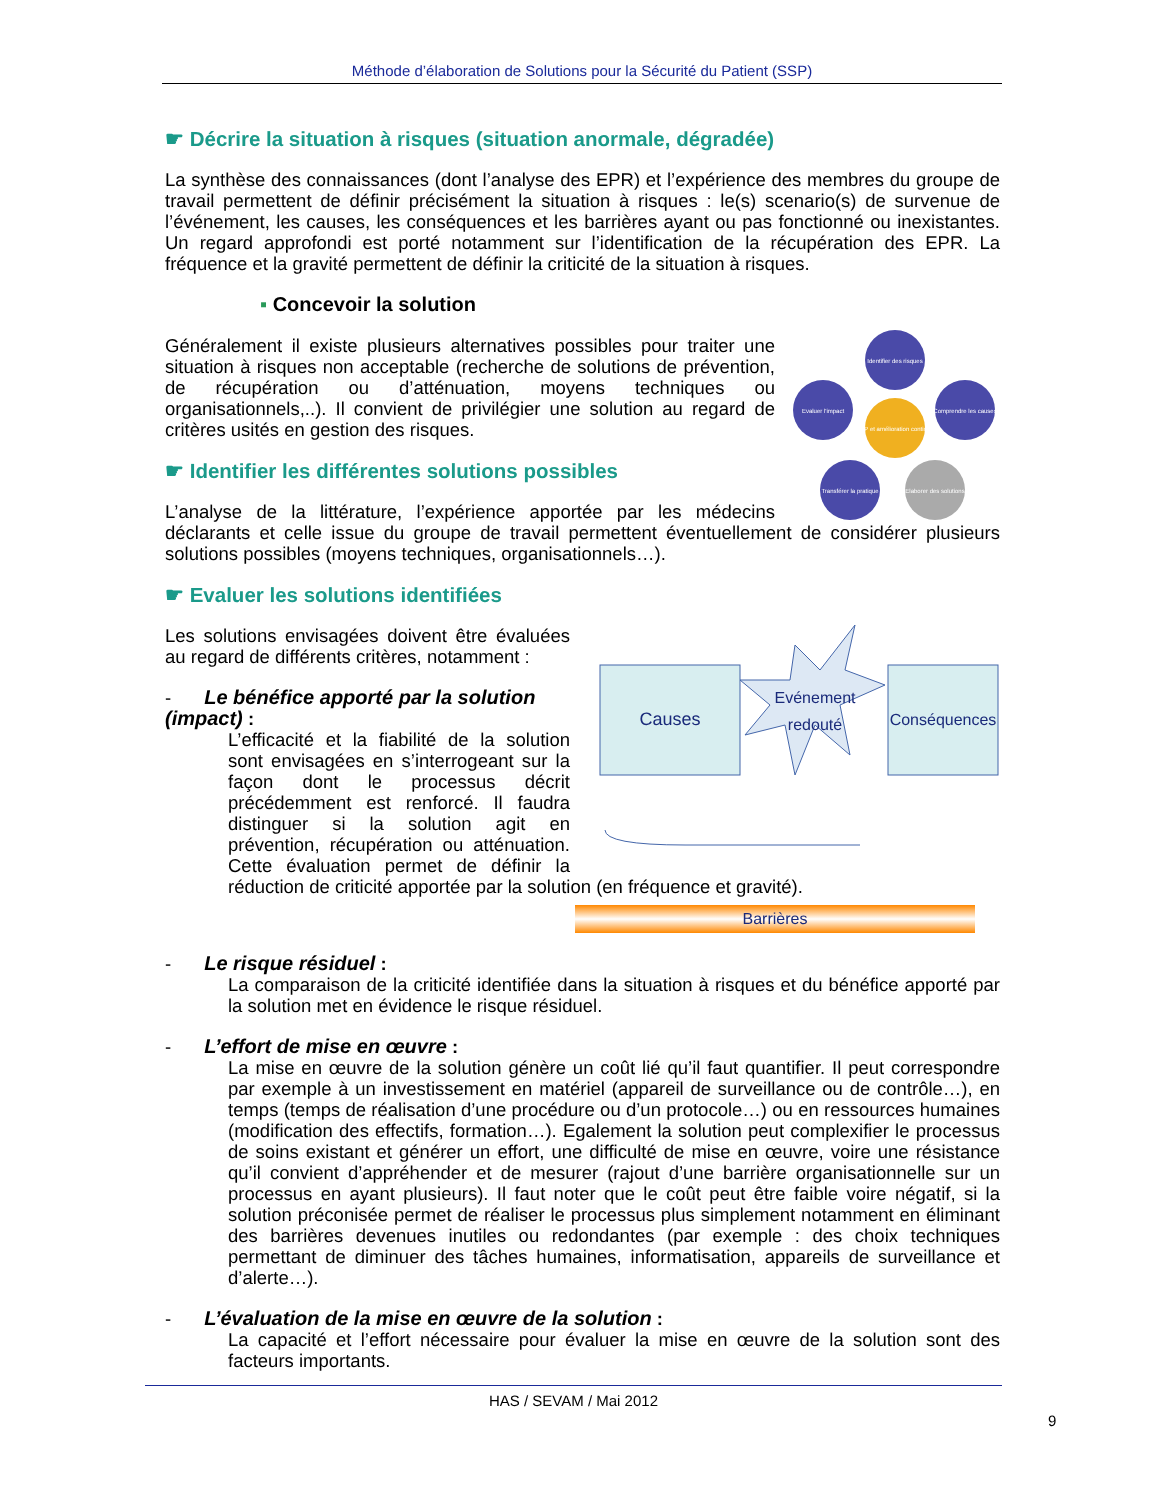Méthode d’élaboration de Solutions pour la Sécurité du Patient (SSP)
☛ Décrire la situation à risques (situation anormale, dégradée)
La synthèse des connaissances (dont l’analyse des EPR) et l’expérience des membres du groupe de travail permettent de définir précisément la situation à risques : le(s) scenario(s) de survenue de l’événement, les causes, les conséquences et les barrières ayant ou pas fonctionné ou inexistantes. Un regard approfondi est porté notamment sur l’identification de la récupération des EPR. La fréquence et la gravité permettent de définir la criticité de la situation à risques.
▪ Concevoir la solution
Identifier des risques
Comprendre les causes
Elaborer des solutions
Transférer la pratique
Evaluer l'impact
SSP et amélioration continue
Généralement il existe plusieurs alternatives possibles pour traiter une situation à risques non acceptable (recherche de solutions de prévention, de récupération ou d’atténuation, moyens techniques ou organisationnels,..). Il convient de privilégier une solution au regard de critères usités en gestion des risques.
☛ Identifier les différentes solutions possibles
L’analyse de la littérature, l’expérience apportée par les médecins déclarants et celle issue du groupe de travail permettent éventuellement de considérer plusieurs solutions possibles (moyens techniques, organisationnels…).
☛ Evaluer les solutions identifiées
Causes
Evénement
redouté
Conséquences
Les solutions envisagées doivent être évaluées au regard de différents critères, notamment :
- Le bénéfice apporté par la solution (impact) :
L’efficacité et la fiabilité de la solution sont envisagées en s’interrogeant sur la façon dont le processus décrit précédemment est renforcé. Il faudra distinguer si la solution agit en prévention, récupération ou atténuation. Cette évaluation permet de définir la réduction de criticité apportée par la solution (en fréquence et gravité).
Barrières
- Le risque résiduel :
La comparaison de la criticité identifiée dans la situation à risques et du bénéfice apporté par la solution met en évidence le risque résiduel.
- L’effort de mise en œuvre :
La mise en œuvre de la solution génère un coût lié qu’il faut quantifier. Il peut correspondre par exemple à un investissement en matériel (appareil de surveillance ou de contrôle…), en temps (temps de réalisation d’une procédure ou d’un protocole…) ou en ressources humaines (modification des effectifs, formation…). Egalement la solution peut complexifier le processus de soins existant et générer un effort, une difficulté de mise en œuvre, voire une résistance qu’il convient d’appréhender et de mesurer (rajout d’une barrière organisationnelle sur un processus en ayant plusieurs). Il faut noter que le coût peut être faible voire négatif, si la solution préconisée permet de réaliser le processus plus simplement notamment en éliminant des barrières devenues inutiles ou redondantes (par exemple : des choix techniques permettant de diminuer des tâches humaines, informatisation, appareils de surveillance et d’alerte…).
- L’évaluation de la mise en œuvre de la solution :
La capacité et l’effort nécessaire pour évaluer la mise en œuvre de la solution sont des facteurs importants.
HAS / SEVAM / Mai 2012
9